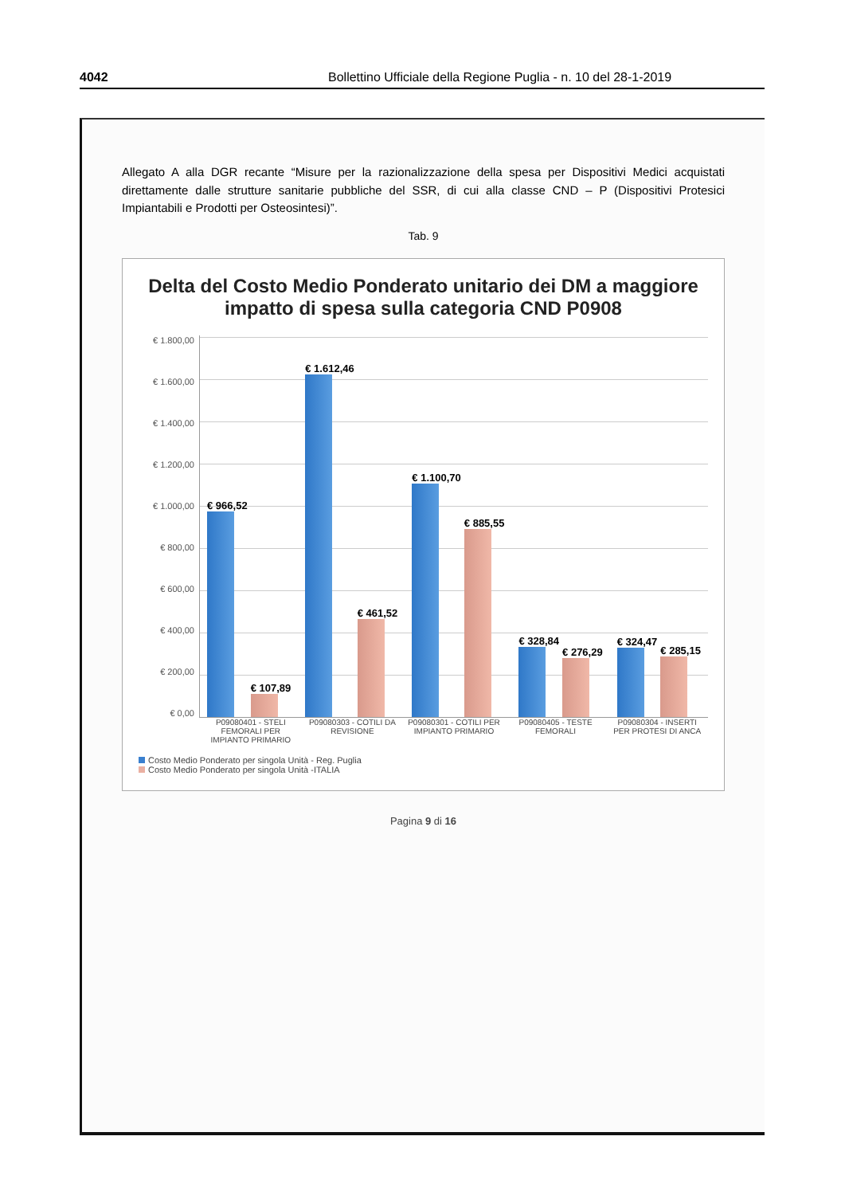4042 Bollettino Ufficiale della Regione Puglia - n. 10 del 28-1-2019
Allegato A alla DGR recante “Misure per la razionalizzazione della spesa per Dispositivi Medici acquistati direttamente dalle strutture sanitarie pubbliche del SSR, di cui alla classe CND – P (Dispositivi Protesici Impiantabili e Prodotti per Osteosintesi)”.
Tab. 9
Delta del Costo Medio Ponderato unitario dei DM a maggiore impatto di spesa sulla categoria CND P0908
€ 1.800,00
€ 1.600,00
€ 1.400,00
€ 1.200,00
€ 1.000,00
€ 800,00
€ 600,00
€ 400,00
€ 200,00
€ 0,00
€ 966,52
€ 107,89
€ 1.612,46
€ 461,52
€ 1.100,70
€ 885,55
€ 328,84
€ 276,29
€ 324,47
€ 285,15
P09080401 - STELI FEMORALI PER IMPIANTO PRIMARIO
P09080303 - COTILI DA REVISIONE
P09080301 - COTILI PER IMPIANTO PRIMARIO
P09080405 - TESTE FEMORALI
P09080304 - INSERTI PER PROTESI DI ANCA
Costo Medio Ponderato per singola Unità - Reg. Puglia
Costo Medio Ponderato per singola Unità -ITALIA
Pagina 9 di 16